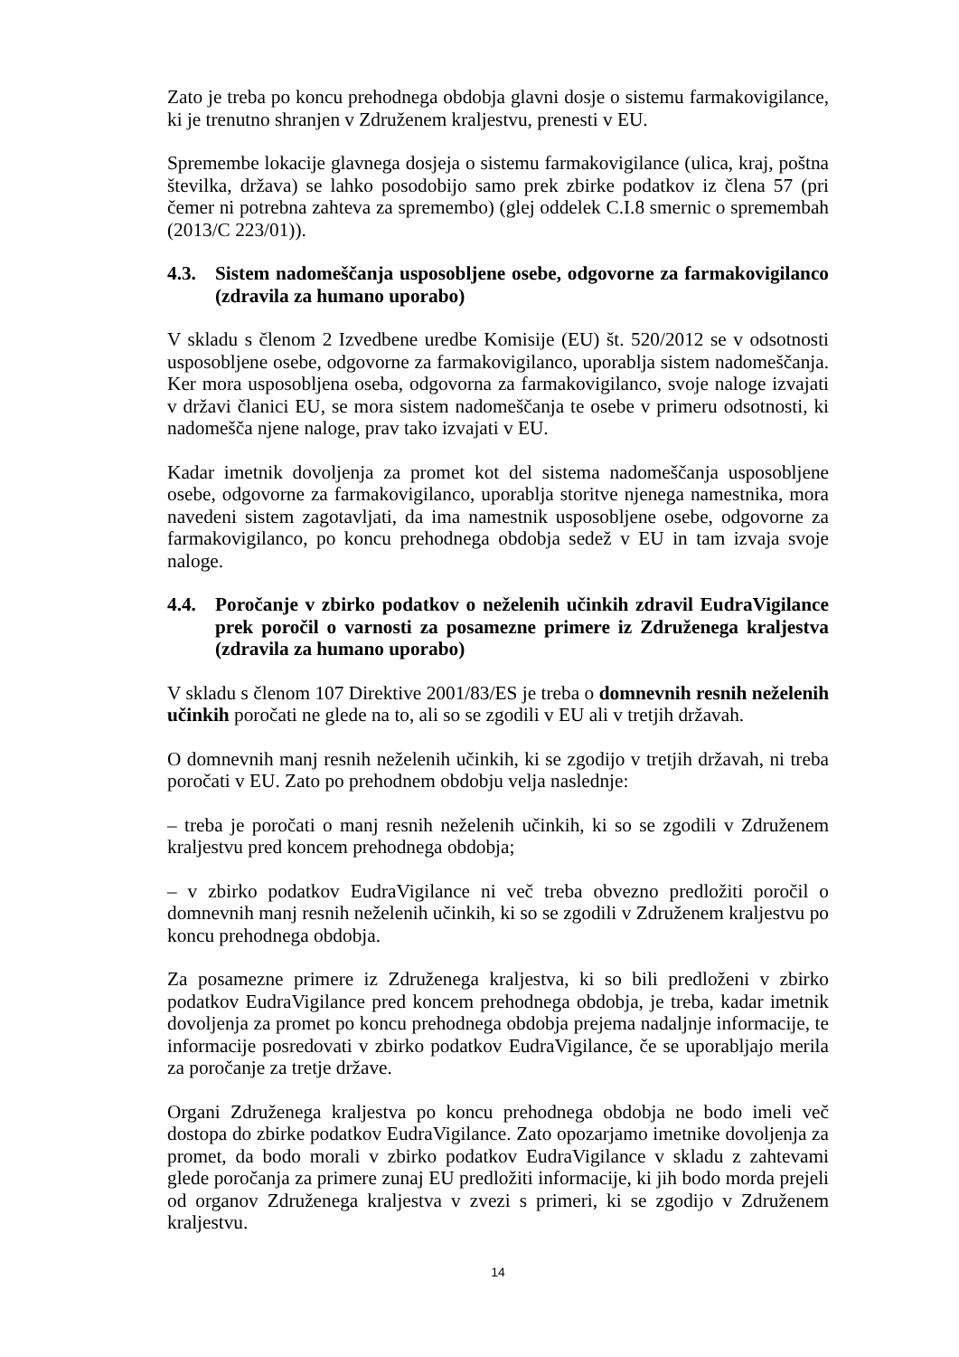Zato je treba po koncu prehodnega obdobja glavni dosje o sistemu farmakovigilance, ki je trenutno shranjen v Združenem kraljestvu, prenesti v EU.
Spremembe lokacije glavnega dosjeja o sistemu farmakovigilance (ulica, kraj, poštna številka, država) se lahko posodobijo samo prek zbirke podatkov iz člena 57 (pri čemer ni potrebna zahteva za spremembo) (glej oddelek C.I.8 smernic o spremembah (2013/C 223/01)).
4.3. Sistem nadomeščanja usposobljene osebe, odgovorne za farmakovigilanco (zdravila za humano uporabo)
V skladu s členom 2 Izvedbene uredbe Komisije (EU) št. 520/2012 se v odsotnosti usposobljene osebe, odgovorne za farmakovigilanco, uporablja sistem nadomeščanja. Ker mora usposobljena oseba, odgovorna za farmakovigilanco, svoje naloge izvajati v državi članici EU, se mora sistem nadomeščanja te osebe v primeru odsotnosti, ki nadomešča njene naloge, prav tako izvajati v EU.
Kadar imetnik dovoljenja za promet kot del sistema nadomeščanja usposobljene osebe, odgovorne za farmakovigilanco, uporablja storitve njenega namestnika, mora navedeni sistem zagotavljati, da ima namestnik usposobljene osebe, odgovorne za farmakovigilanco, po koncu prehodnega obdobja sedež v EU in tam izvaja svoje naloge.
4.4. Poročanje v zbirko podatkov o neželenih učinkih zdravil EudraVigilance prek poročil o varnosti za posamezne primere iz Združenega kraljestva (zdravila za humano uporabo)
V skladu s členom 107 Direktive 2001/83/ES je treba o domnevnih resnih neželenih učinkih poročati ne glede na to, ali so se zgodili v EU ali v tretjih državah.
O domnevnih manj resnih neželenih učinkih, ki se zgodijo v tretjih državah, ni treba poročati v EU. Zato po prehodnem obdobju velja naslednje:
– treba je poročati o manj resnih neželenih učinkih, ki so se zgodili v Združenem kraljestvu pred koncem prehodnega obdobja;
– v zbirko podatkov EudraVigilance ni več treba obvezno predložiti poročil o domnevnih manj resnih neželenih učinkih, ki so se zgodili v Združenem kraljestvu po koncu prehodnega obdobja.
Za posamezne primere iz Združenega kraljestva, ki so bili predloženi v zbirko podatkov EudraVigilance pred koncem prehodnega obdobja, je treba, kadar imetnik dovoljenja za promet po koncu prehodnega obdobja prejema nadaljnje informacije, te informacije posredovati v zbirko podatkov EudraVigilance, če se uporabljajo merila za poročanje za tretje države.
Organi Združenega kraljestva po koncu prehodnega obdobja ne bodo imeli več dostopa do zbirke podatkov EudraVigilance. Zato opozarjamo imetnike dovoljenja za promet, da bodo morali v zbirko podatkov EudraVigilance v skladu z zahtevami glede poročanja za primere zunaj EU predložiti informacije, ki jih bodo morda prejeli od organov Združenega kraljestva v zvezi s primeri, ki se zgodijo v Združenem kraljestvu.
14